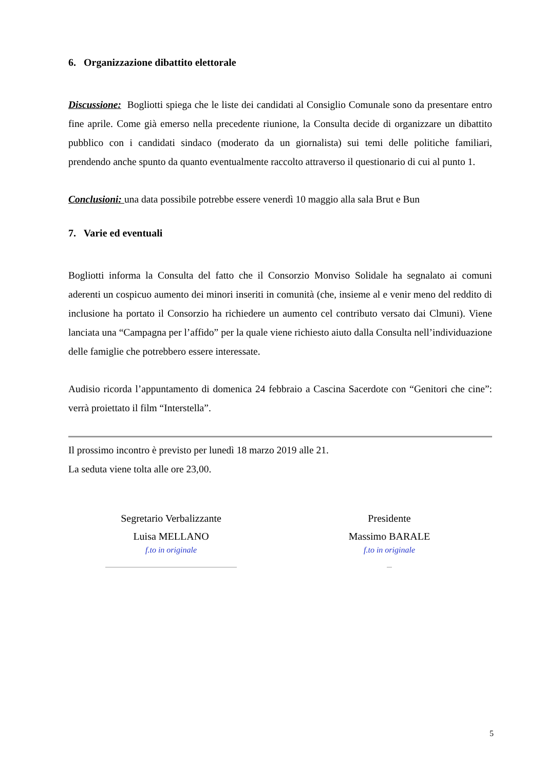6. Organizzazione dibattito elettorale
Discussione: Bogliotti spiega che le liste dei candidati al Consiglio Comunale sono da presentare entro fine aprile. Come già emerso nella precedente riunione, la Consulta decide di organizzare un dibattito pubblico con i candidati sindaco (moderato da un giornalista) sui temi delle politiche familiari, prendendo anche spunto da quanto eventualmente raccolto attraverso il questionario di cui al punto 1.
Conclusioni: una data possibile potrebbe essere venerdì 10 maggio alla sala Brut e Bun
7. Varie ed eventuali
Bogliotti informa la Consulta del fatto che il Consorzio Monviso Solidale ha segnalato ai comuni aderenti un cospicuo aumento dei minori inseriti in comunità (che, insieme al e venir meno del reddito di inclusione ha portato il Consorzio ha richiedere un aumento cel contributo versato dai Clmuni). Viene lanciata una “Campagna per l’affido” per la quale viene richiesto aiuto dalla Consulta nell’individuazione delle famiglie che potrebbero essere interessate.
Audisio ricorda l’appuntamento di domenica 24 febbraio a Cascina Sacerdote con “Genitori che cine”: verrà proiettato il film “Interstella”.
Il prossimo incontro è previsto per lunedì 18 marzo 2019 alle 21.
La seduta viene tolta alle ore 23,00.
Segretario Verbalizzante
Luisa MELLANO
f.to in originale
Presidente
Massimo BARALE
f.to in originale
5